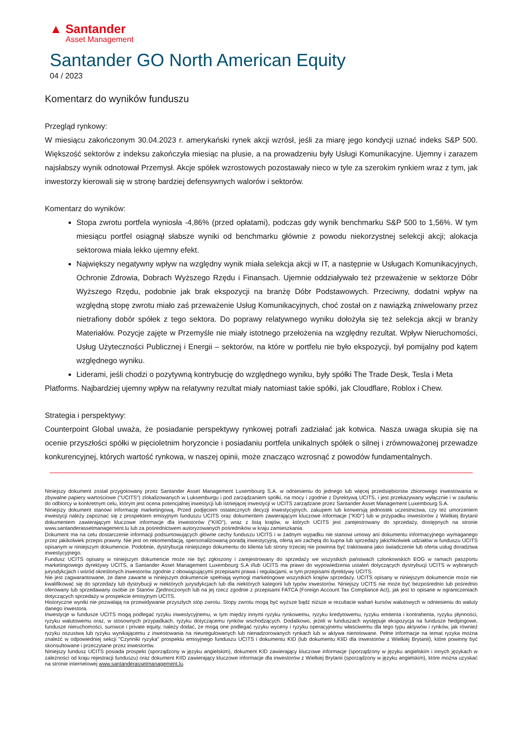▲ Santander
Asset Management
Santander GO North American Equity
04 / 2023
Komentarz do wyników funduszu
Przegląd rynkowy:
W miesiącu zakończonym 30.04.2023 r. amerykański rynek akcji wzrósł, jeśli za miarę jego kondycji uznać indeks S&P 500. Większość sektorów z indeksu zakończyła miesiąc na plusie, a na prowadzeniu były Usługi Komunikacyjne. Ujemny i zarazem najsłabszy wynik odnotował Przemysł. Akcje spółek wzrostowych pozostawały nieco w tyle za szerokim rynkiem wraz z tym, jak inwestorzy kierowali się w stronę bardziej defensywnych walorów i sektorów.
Komentarz do wyników:
Stopa zwrotu portfela wyniosła -4,86% (przed opłatami), podczas gdy wynik benchmarku S&P 500 to 1,56%. W tym miesiącu portfel osiągnął słabsze wyniki od benchmarku głównie z powodu niekorzystnej selekcji akcji; alokacja sektorowa miała lekko ujemny efekt.
Największy negatywny wpływ na względny wynik miała selekcja akcji w IT, a następnie w Usługach Komunikacyjnych, Ochronie Zdrowia, Dobrach Wyższego Rzędu i Finansach. Ujemnie oddziaływało też przeważenie w sektorze Dóbr Wyższego Rzędu, podobnie jak brak ekspozycji na branżę Dóbr Podstawowych. Przeciwny, dodatni wpływ na względną stopę zwrotu miało zaś przeważenie Usług Komunikacyjnych, choć został on z nawiązką zniwelowany przez nietrafiony dobór spółek z tego sektora. Do poprawy relatywnego wyniku dołożyła się też selekcja akcji w branży Materiałów. Pozycje zajęte w Przemyśle nie miały istotnego przełożenia na względny rezultat. Wpływ Nieruchomości, Usług Użyteczności Publicznej i Energii – sektorów, na które w portfelu nie było ekspozycji, był pomijalny pod kątem względnego wyniku.
Liderami, jeśli chodzi o pozytywną kontrybucję do względnego wyniku, były spółki The Trade Desk, Tesla i Meta
Platforms. Najbardziej ujemny wpływ na relatywny rezultat miały natomiast takie spółki, jak Cloudflare, Roblox i Chew.
Strategia i perspektywy:
Counterpoint Global uważa, że posiadanie perspektywy rynkowej potrafi zadziałać jak kotwica. Nasza uwaga skupia się na ocenie przyszłości spółki w pięcioletnim horyzoncie i posiadaniu portfela unikalnych spółek o silnej i zrównoważonej przewadze konkurencyjnej, których wartość rynkowa, w naszej opinii, może znacząco wzrosnąć z powodów fundamentalnych.
Niniejszy dokument został przygotowany przez Santander Asset Management Luxembourg S.A. w odniesieniu do jednego lub więcej przedsiębiorstw zbiorowego inwestowania w zbywalne papiery wartościowe ("UCITS") zlokalizowanych w Luksemburgu i pod zarządzaniem spółki, na mocy i zgodnie z Dyrektywą UCITS, i jest przekazywany wyłącznie i w zaufaniu do odbiorcy w konkretnym celu, którym jest ocena potencjalnej inwestycji lub istniejącej inwestycji w UCITS zarządzane przez Santander Asset Management Luxembourg S.A.
Niniejszy dokument stanowi informację marketingową. Przed podjęciem ostatecznych decyzji inwestycyjnych, zakupem lub konwersją jednostek uczestnictwa, czy też umorzeniem inwestycji należy zapoznać się z prospektem emisyjnym funduszu UCITS oraz dokumentem zawierającym kluczowe informacje ("KID") lub w przypadku inwestorów z Wielkiej Brytanii dokumentem zawierającym kluczowe informacje dla inwestorów ("KIID"), wraz z listą krajów, w których UCITS jest zarejestrowany do sprzedaży, dostępnych na stronie www.santanderassetmanagement.lu lub za pośrednictwem autoryzowanych pośredników w kraju zamieszkania.
Dokument ma na celu dostarczenie informacji podsumowujących główne cechy funduszu UCITS i w żadnym wypadku nie stanowi umowy ani dokumentu informacyjnego wymaganego przez jakikolwiek przepis prawny. Nie jest on rekomendacją, spersonalizowaną poradą inwestycyjną, ofertą ani zachętą do kupna lub sprzedaży jakichkolwiek udziałów w funduszu UCITS opisanym w niniejszym dokumencie. Podobnie, dystrybucja niniejszego dokumentu do klienta lub strony trzeciej nie powinna być traktowana jako świadczenie lub oferta usług doradztwa inwestycyjnego.
Fundusz UCITS opisany w niniejszym dokumencie może nie być zgłoszony i zarejestrowany do sprzedaży we wszystkich państwach członkowskich EOG w ramach paszportu marketingowego dyrektywy UCITS, a Santander Asset Management Luxembourg S.A i/lub UCITS ma prawo do wypowiedzenia ustaleń dotyczących dystrybucji UCITS w wybranych jurysdykcjach i wśród określonych inwestorów zgodnie z obowiązującymi przepisami prawa i regulacjami, w tym przepisami dyrektywy UCITS.
Nie jest zagwarantowane, że dane zawarte w niniejszym dokumencie spełniają wymogi marketingowe wszystkich krajów sprzedaży. UCITS opisany w niniejszym dokumencie może nie kwalifikować się do sprzedaży lub dystrybucji w niektórych jurysdykcjach lub dla niektórych kategorii lub typów inwestorów. Niniejszy UCITS nie może być bezpośrednio lub pośrednio oferowany lub sprzedawany osobie ze Stanów Zjednoczonych lub na jej rzecz zgodnie z przepisami FATCA (Foreign Account Tax Compliance Act), jak jest to opisane w ograniczeniach dotyczących sprzedaży w prospekcie emisyjnym UCITS.
Historyczne wyniki nie pozwalają na przewidywanie przyszłych stóp zwrotu. Stopy zwrotu mogą być wyższe bądź niższe w rezultacie wahań kursów walutowych w odniesieniu do waluty danego inwestora.
Inwestycje w fundusze UCITS mogą podlegać ryzyku inwestycyjnemu, w tym między innymi ryzyku rynkowemu, ryzyku kredytowemu, ryzyku emitenta i kontrahenta, ryzyku płynności, ryzyku walutowemu oraz, w stosownych przypadkach, ryzyku dotyczącemu rynków wschodzących. Dodatkowo, jeżeli w funduszach występuje ekspozycja na fundusze hedgingowe, fundusze nieruchomości, surowce i private equity, należy dodać, że mogą one podlegać ryzyku wyceny i ryzyku operacyjnemu właściwemu dla tego typu aktywów i rynków, jak również ryzyku oszustwa lub ryzyku wynikającemu z inwestowania na nieuregulowanych lub nienadzorowanych rynkach lub w aktywa nienotowane. Pełne informacje na temat ryzyka można znaleźć w odpowiedniej sekcji "Czynniki ryzyka" prospektu emisyjnego funduszu UCITS i dokumentu KID (lub dokumentu KIID dla inwestorów z Wielkiej Brytanii), które powinny być skonsultowane i przeczytane przez inwestorów.
Niniejszy fundusz UCITS posiada prospekt (sporządzony w języku angielskim), dokument KID zawierający kluczowe informacje (sporządzony w języku angielskim i innych językach w zależności od kraju rejestracji funduszu) oraz dokument KIID zawierający kluczowe informacje dla inwestorów z Wielkiej Brytanii (sporządzony w języku angielskim), które można uzyskać na stronie internetowej www.santanderassetmanagement.lu.